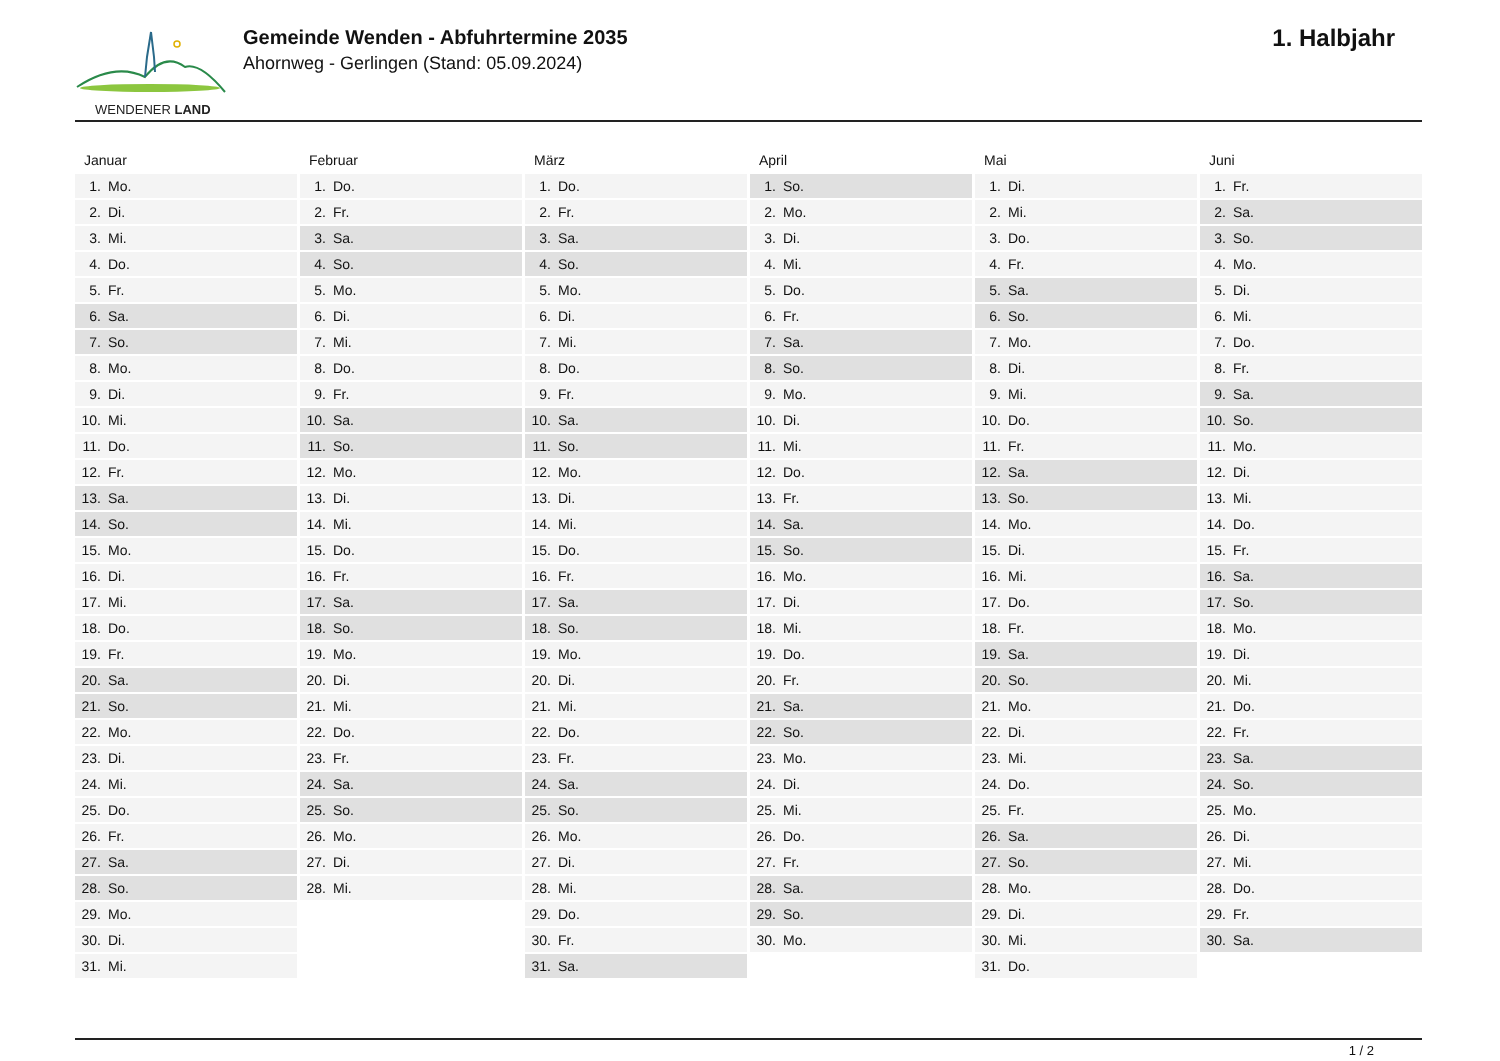WENDENER LAND
Gemeinde Wenden - Abfuhrtermine 2035
Ahornweg - Gerlingen (Stand: 05.09.2024)
1. Halbjahr
Januar
| 1. | Mo. |
| 2. | Di. |
| 3. | Mi. |
| 4. | Do. |
| 5. | Fr. |
| 6. | Sa. |
| 7. | So. |
| 8. | Mo. |
| 9. | Di. |
| 10. | Mi. |
| 11. | Do. |
| 12. | Fr. |
| 13. | Sa. |
| 14. | So. |
| 15. | Mo. |
| 16. | Di. |
| 17. | Mi. |
| 18. | Do. |
| 19. | Fr. |
| 20. | Sa. |
| 21. | So. |
| 22. | Mo. |
| 23. | Di. |
| 24. | Mi. |
| 25. | Do. |
| 26. | Fr. |
| 27. | Sa. |
| 28. | So. |
| 29. | Mo. |
| 30. | Di. |
| 31. | Mi. |
Februar
| 1. | Do. |
| 2. | Fr. |
| 3. | Sa. |
| 4. | So. |
| 5. | Mo. |
| 6. | Di. |
| 7. | Mi. |
| 8. | Do. |
| 9. | Fr. |
| 10. | Sa. |
| 11. | So. |
| 12. | Mo. |
| 13. | Di. |
| 14. | Mi. |
| 15. | Do. |
| 16. | Fr. |
| 17. | Sa. |
| 18. | So. |
| 19. | Mo. |
| 20. | Di. |
| 21. | Mi. |
| 22. | Do. |
| 23. | Fr. |
| 24. | Sa. |
| 25. | So. |
| 26. | Mo. |
| 27. | Di. |
| 28. | Mi. |
März
| 1. | Do. |
| 2. | Fr. |
| 3. | Sa. |
| 4. | So. |
| 5. | Mo. |
| 6. | Di. |
| 7. | Mi. |
| 8. | Do. |
| 9. | Fr. |
| 10. | Sa. |
| 11. | So. |
| 12. | Mo. |
| 13. | Di. |
| 14. | Mi. |
| 15. | Do. |
| 16. | Fr. |
| 17. | Sa. |
| 18. | So. |
| 19. | Mo. |
| 20. | Di. |
| 21. | Mi. |
| 22. | Do. |
| 23. | Fr. |
| 24. | Sa. |
| 25. | So. |
| 26. | Mo. |
| 27. | Di. |
| 28. | Mi. |
| 29. | Do. |
| 30. | Fr. |
| 31. | Sa. |
April
| 1. | So. |
| 2. | Mo. |
| 3. | Di. |
| 4. | Mi. |
| 5. | Do. |
| 6. | Fr. |
| 7. | Sa. |
| 8. | So. |
| 9. | Mo. |
| 10. | Di. |
| 11. | Mi. |
| 12. | Do. |
| 13. | Fr. |
| 14. | Sa. |
| 15. | So. |
| 16. | Mo. |
| 17. | Di. |
| 18. | Mi. |
| 19. | Do. |
| 20. | Fr. |
| 21. | Sa. |
| 22. | So. |
| 23. | Mo. |
| 24. | Di. |
| 25. | Mi. |
| 26. | Do. |
| 27. | Fr. |
| 28. | Sa. |
| 29. | So. |
| 30. | Mo. |
Mai
| 1. | Di. |
| 2. | Mi. |
| 3. | Do. |
| 4. | Fr. |
| 5. | Sa. |
| 6. | So. |
| 7. | Mo. |
| 8. | Di. |
| 9. | Mi. |
| 10. | Do. |
| 11. | Fr. |
| 12. | Sa. |
| 13. | So. |
| 14. | Mo. |
| 15. | Di. |
| 16. | Mi. |
| 17. | Do. |
| 18. | Fr. |
| 19. | Sa. |
| 20. | So. |
| 21. | Mo. |
| 22. | Di. |
| 23. | Mi. |
| 24. | Do. |
| 25. | Fr. |
| 26. | Sa. |
| 27. | So. |
| 28. | Mo. |
| 29. | Di. |
| 30. | Mi. |
| 31. | Do. |
Juni
| 1. | Fr. |
| 2. | Sa. |
| 3. | So. |
| 4. | Mo. |
| 5. | Di. |
| 6. | Mi. |
| 7. | Do. |
| 8. | Fr. |
| 9. | Sa. |
| 10. | So. |
| 11. | Mo. |
| 12. | Di. |
| 13. | Mi. |
| 14. | Do. |
| 15. | Fr. |
| 16. | Sa. |
| 17. | So. |
| 18. | Mo. |
| 19. | Di. |
| 20. | Mi. |
| 21. | Do. |
| 22. | Fr. |
| 23. | Sa. |
| 24. | So. |
| 25. | Mo. |
| 26. | Di. |
| 27. | Mi. |
| 28. | Do. |
| 29. | Fr. |
| 30. | Sa. |
1 / 2